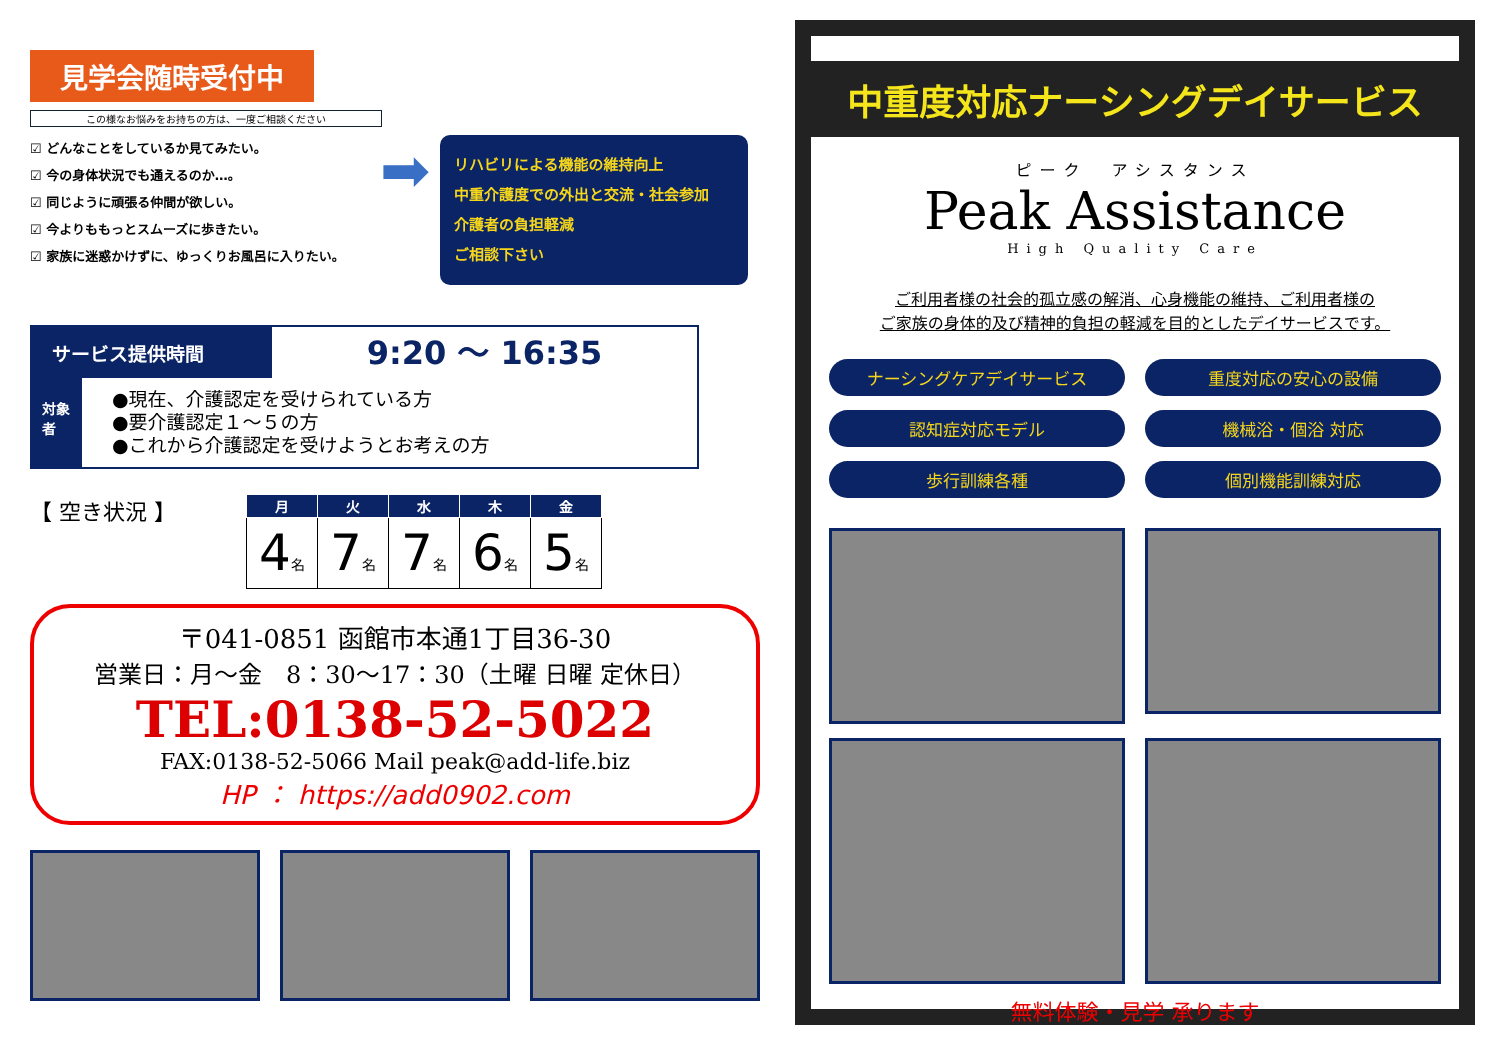見学会随時受付中
この様なお悩みをお持ちの方は、一度ご相談ください
☑ どんなことをしているか見てみたい。
☑ 今の身体状況でも通えるのか…。
☑ 同じように頑張る仲間が欲しい。
☑ 今よりももっとスムーズに歩きたい。
☑ 家族に迷惑かけずに、ゆっくりお風呂に入りたい。
➡
リハビリによる機能の維持向上
中重介護度での外出と交流・社会参加
介護者の負担軽減
ご相談下さい
サービス提供時間
9:20 ～ 16:35
対象者
●現在、介護認定を受けられている方
●要介護認定１～５の方
●これから介護認定を受けようとお考えの方
【 空き状況 】
| 月 | 火 | 水 | 木 | 金 |
| --- | --- | --- | --- | --- |
| 4 名 | 7 名 | 7 名 | 6 名 | 5 名 |
〒041-0851 函館市本通1丁目36-30
営業日：月～金　8：30～17：30（土曜 日曜 定休日）
TEL:0138-52-5022
FAX:0138-52-5066 Mail peak@add-life.biz
HP ： https://add0902.com
中重度対応ナーシングデイサービス
ピーク　アシスタンス
Peak Assistance
High Quality Care
ご利用者様の社会的孤立感の解消、心身機能の維持、ご利用者様の
ご家族の身体的及び精神的負担の軽減を目的としたデイサービスです。
ナーシングケアデイサービス
重度対応の安心の設備
認知症対応モデル
機械浴・個浴 対応
歩行訓練各種
個別機能訓練対応
無料体験・見学 承ります